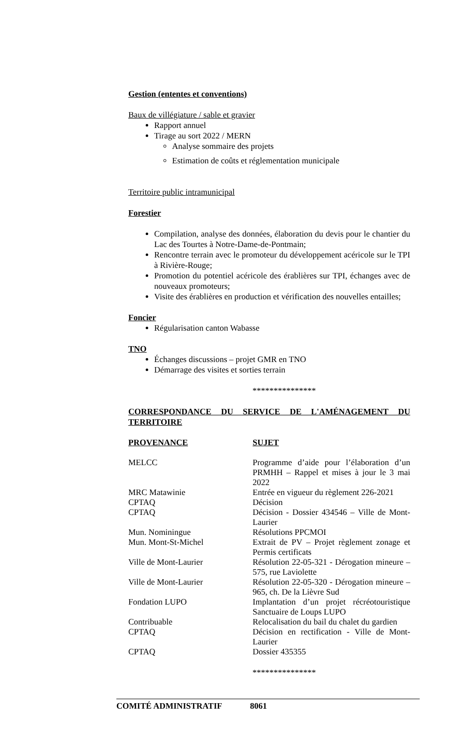Gestion (ententes et conventions)
Baux de villégiature / sable et gravier
Rapport annuel
Tirage au sort 2022 / MERN
Analyse sommaire des projets
Estimation de coûts et réglementation municipale
Territoire public intramunicipal
Forestier
Compilation, analyse des données, élaboration du devis pour le chantier du Lac des Tourtes à Notre-Dame-de-Pontmain;
Rencontre terrain avec le promoteur du développement acéricole sur le TPI à Rivière-Rouge;
Promotion du potentiel acéricole des érablières sur TPI, échanges avec de nouveaux promoteurs;
Visite des érablières en production et vérification des nouvelles entailles;
Foncier
Régularisation canton Wabasse
TNO
Échanges discussions – projet GMR en TNO
Démarrage des visites et sorties terrain
***************
CORRESPONDANCE DU SERVICE DE L'AMÉNAGEMENT DU TERRITOIRE
| PROVENANCE | SUJET |
| MELCC | Programme d’aide pour l’élaboration d’un PRMHH – Rappel et mises à jour le 3 mai 2022 |
| MRC Matawinie | Entrée en vigueur du règlement 226-2021 |
| CPTAQ | Décision |
| CPTAQ | Décision - Dossier 434546 – Ville de Mont-Laurier |
| Mun. Nominingue | Résolutions PPCMOI |
| Mun. Mont-St-Michel | Extrait de PV – Projet règlement zonage et Permis certificats |
| Ville de Mont-Laurier | Résolution 22-05-321 - Dérogation mineure – 575, rue Laviolette |
| Ville de Mont-Laurier | Résolution 22-05-320 - Dérogation mineure – 965, ch. De la Lièvre Sud |
| Fondation LUPO | Implantation d’un projet récréotouristique Sanctuaire de Loups LUPO |
| Contribuable | Relocalisation du bail du chalet du gardien |
| CPTAQ | Décision en rectification - Ville de Mont-Laurier |
| CPTAQ | Dossier 435355 |
***************
COMITÉ ADMINISTRATIF 8061